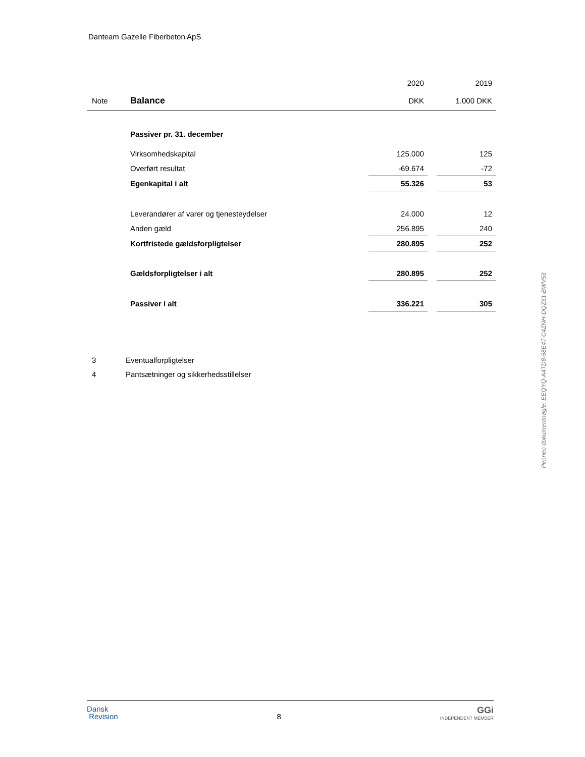Danteam Gazelle Fiberbeton ApS
| | | 2020 | | 2019 |
| Note | Balance | DKK | | 1.000 DKK |
| | Passiver pr. 31. december | | | |
| | Virksomhedskapital | 125.000 | | 125 |
| | Overført resultat | -69.674 | | -72 |
| | Egenkapital i alt | 55.326 | | 53 |
| | Leverandører af varer og tjenesteydelser | 24.000 | | 12 |
| | Anden gæld | 256.895 | | 240 |
| | Kortfristede gældsforpligtelser | 280.895 | | 252 |
| | Gældsforpligtelser i alt | 280.895 | | 252 |
| | Passiver i alt | 336.221 | | 305 |
3 Eventualforpligtelser
4 Pantsætninger og sikkerhedsstillelser
Penneo dokumentnøgle: EEQYQ-A4TD8-58E4T-C4ZNH-DQZ61-BWV53
Dansk
Revision
8
GGi
INDEPENDENT MEMBER